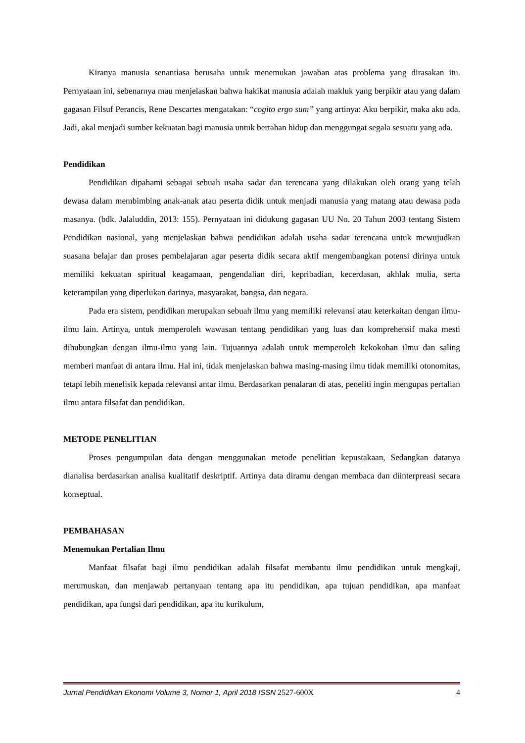Kiranya manusia senantiasa berusaha untuk menemukan jawaban atas problema yang dirasakan itu. Pernyataan ini, sebenarnya mau menjelaskan bahwa hakikat manusia adalah makluk yang berpikir atau yang dalam gagasan Filsuf Perancis, Rene Descartes mengatakan: “cogito ergo sum” yang artinya: Aku berpikir, maka aku ada. Jadi, akal menjadi sumber kekuatan bagi manusia untuk bertahan hidup dan menggungat segala sesuatu yang ada.
Pendidikan
Pendidikan dipahami sebagai sebuah usaha sadar dan terencana yang dilakukan oleh orang yang telah dewasa dalam membimbing anak-anak atau peserta didik untuk menjadi manusia yang matang atau dewasa pada masanya. (bdk. Jalaluddin, 2013: 155). Pernyataan ini didukung gagasan UU No. 20 Tahun 2003 tentang Sistem Pendidikan nasional, yang menjelaskan bahwa pendidikan adalah usaha sadar terencana untuk mewujudkan suasana belajar dan proses pembelajaran agar peserta didik secara aktif mengembangkan potensi dirinya untuk memiliki kekuatan spiritual keagamaan, pengendalian diri, kepribadian, kecerdasan, akhlak mulia, serta keterampilan yang diperlukan darinya, masyarakat, bangsa, dan negara.
Pada era sistem, pendidikan merupakan sebuah ilmu yang memiliki relevansi atau keterkaitan dengan ilmu-ilmu lain. Artinya, untuk memperoleh wawasan tentang pendidikan yang luas dan komprehensif maka mesti dihubungkan dengan ilmu-ilmu yang lain. Tujuannya adalah untuk memperoleh kekokohan ilmu dan saling memberi manfaat di antara ilmu. Hal ini, tidak menjelaskan bahwa masing-masing ilmu tidak memiliki otonomitas, tetapi lebih menelisik kepada relevansi antar ilmu. Berdasarkan penalaran di atas, peneliti ingin mengupas pertalian ilmu antara filsafat dan pendidikan.
METODE PENELITIAN
Proses pengumpulan data dengan menggunakan metode penelitian kepustakaan, Sedangkan datanya dianalisa berdasarkan analisa kualitatif deskriptif. Artinya data diramu dengan membaca dan diinterpreasi secara konseptual.
PEMBAHASAN
Menemukan Pertalian Ilmu
Manfaat filsafat bagi ilmu pendidikan adalah filsafat membantu ilmu pendidikan untuk mengkaji, merumuskan, dan menjawab pertanyaan tentang apa itu pendidikan, apa tujuan pendidikan, apa manfaat pendidikan, apa fungsi dari pendidikan, apa itu kurikulum,
Jurnal Pendidikan Ekonomi Volume 3, Nomor 1, April 2018 ISSN 2527-600X 4